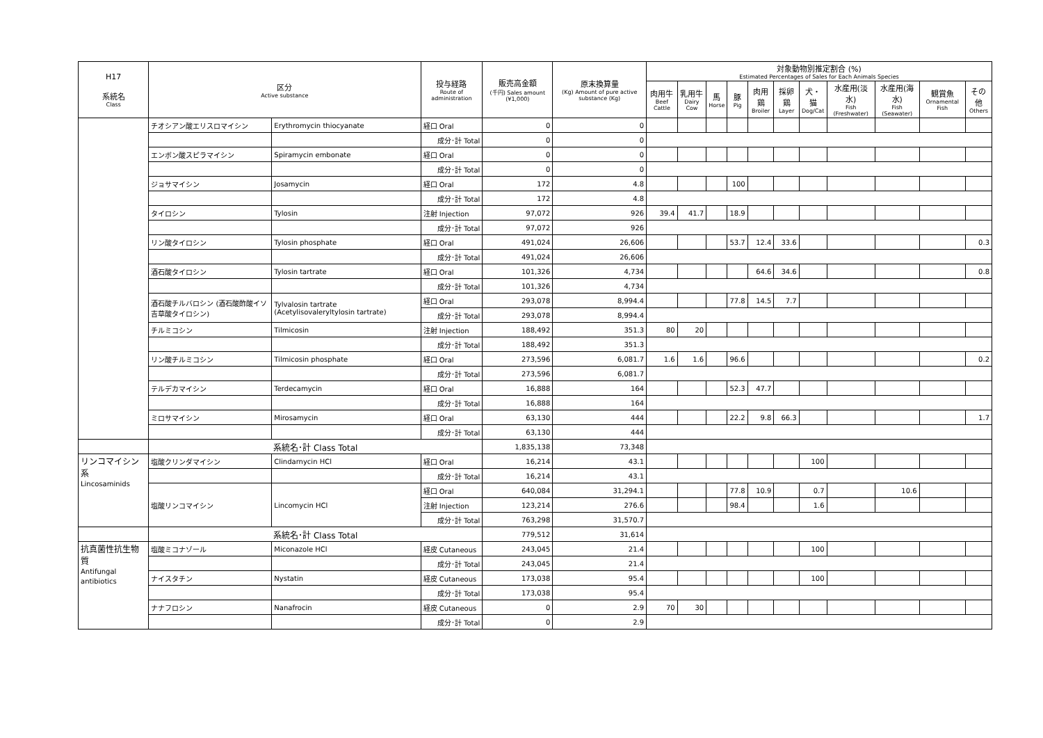| H17 系統名 Class | 区分 Active substance | | 投与経路 Route of administration | 販売高金額 (千円) Sales amount (¥1,000) | 原末換算量 (Kg) Amount of pure active substance (Kg) | 対象動物別推定割合 (%) Estimated Percentages of Sales for Each Animals Species | | | | | | | | | | |
| --- | --- | --- | --- | --- | --- | --- | --- | --- | --- | --- | --- | --- | --- | --- | --- | --- |
| | | | | | | 肉用牛 Beef Cattle | 乳用牛 Dairy Cow | 馬 Horse | 豚 Pig | 肉用鶏 Broiler | 採卵鶏 Layer | 犬・猫 Dog/Cat | 水産用(淡水) Fish (Freshwater) | 水産用(海水) Fish (Seawater) | 観賞魚 Ornamental Fish | その他 Others |
| | チオシアン酸エリスロマイシン | Erythromycin thiocyanate | 経口 Oral | 0 | 0 | | | | | | | | | | | |
| | | | 成分･計 Total | 0 | 0 | | | | | | | | | | | |
| | エンボン酸スピラマイシン | Spiramycin embonate | 経口 Oral | 0 | 0 | | | | | | | | | | | |
| | | | 成分･計 Total | 0 | 0 | | | | | | | | | | | |
| | ジョサマイシン | Josamycin | 経口 Oral | 172 | 4.8 | | | | 100 | | | | | | | |
| | | | 成分･計 Total | 172 | 4.8 | | | | | | | | | | | |
| | タイロシン | Tylosin | 注射 Injection | 97,072 | 926 | 39.4 | 41.7 | | 18.9 | | | | | | | |
| | | | 成分･計 Total | 97,072 | 926 | | | | | | | | | | | |
| | リン酸タイロシン | Tylosin phosphate | 経口 Oral | 491,024 | 26,606 | | | | 53.7 | 12.4 | 33.6 | | | | | 0.3 |
| | | | 成分･計 Total | 491,024 | 26,606 | | | | | | | | | | | |
| | 酒石酸タイロシン | Tylosin tartrate | 経口 Oral | 101,326 | 4,734 | | | | | 64.6 | 34.6 | | | | | 0.8 |
| | | | 成分･計 Total | 101,326 | 4,734 | | | | | | | | | | | |
| | 酒石酸チルバロシン (酒石酸酢酸イソ吉草酸タイロシン) | Tylvalosin tartrate (Acetylisovaleryltylosin tartrate) | 経口 Oral | 293,078 | 8,994.4 | | | | 77.8 | 14.5 | 7.7 | | | | | |
| | | | 成分･計 Total | 293,078 | 8,994.4 | | | | | | | | | | | |
| | チルミコシン | Tilmicosin | 注射 Injection | 188,492 | 351.3 | 80 | 20 | | | | | | | | | |
| | | | 成分･計 Total | 188,492 | 351.3 | | | | | | | | | | | |
| | リン酸チルミコシン | Tilmicosin phosphate | 経口 Oral | 273,596 | 6,081.7 | 1.6 | 1.6 | | 96.6 | | | | | | | 0.2 |
| | | | 成分･計 Total | 273,596 | 6,081.7 | | | | | | | | | | | |
| | テルデカマイシン | Terdecamycin | 経口 Oral | 16,888 | 164 | | | | 52.3 | 47.7 | | | | | | |
| | | | 成分･計 Total | 16,888 | 164 | | | | | | | | | | | |
| | ミロサマイシン | Mirosamycin | 経口 Oral | 63,130 | 444 | | | | 22.2 | 9.8 | 66.3 | | | | | 1.7 |
| | | | 成分･計 Total | 63,130 | 444 | | | | | | | | | | | |
| | 系統名･計 Class Total | | | 1,835,138 | 73,348 | | | | | | | | | | | |
| リンコマイシン系 Lincosaminids | 塩酸クリンダマイシン | Clindarnycin HCl | 経口 Oral | 16,214 | 43.1 | | | | | | | 100 | | | | |
| | | | 成分･計 Total | 16,214 | 43.1 | | | | | | | | | | | |
| | 塩酸リンコマイシン | Lincomycin HCl | 経口 Oral | 640,084 | 31,294.1 | | | | 77.8 | 10.9 | | 0.7 | | 10.6 | | |
| | | | 注射 Injection | 123,214 | 276.6 | | | | 98.4 | | | 1.6 | | | | |
| | | | 成分･計 Total | 763,298 | 31,570.7 | | | | | | | | | | | |
| | 系統名･計 Class Total | | | 779,512 | 31,614 | | | | | | | | | | | |
| 抗真菌性抗生物質 Antifungal antibiotics | 塩酸ミコナゾール | Miconazole HCl | 経皮 Cutaneous | 243,045 | 21.4 | | | | | | | 100 | | | | |
| | | | 成分･計 Total | 243,045 | 21.4 | | | | | | | | | | | |
| | ナイスタチン | Nystatin | 経皮 Cutaneous | 173,038 | 95.4 | | | | | | | 100 | | | | |
| | | | 成分･計 Total | 173,038 | 95.4 | | | | | | | | | | | |
| | ナナフロシン | Nanafrocin | 経皮 Cutaneous | 0 | 2.9 | 70 | 30 | | | | | | | | | |
| | | | 成分･計 Total | 0 | 2.9 | | | | | | | | | | | |